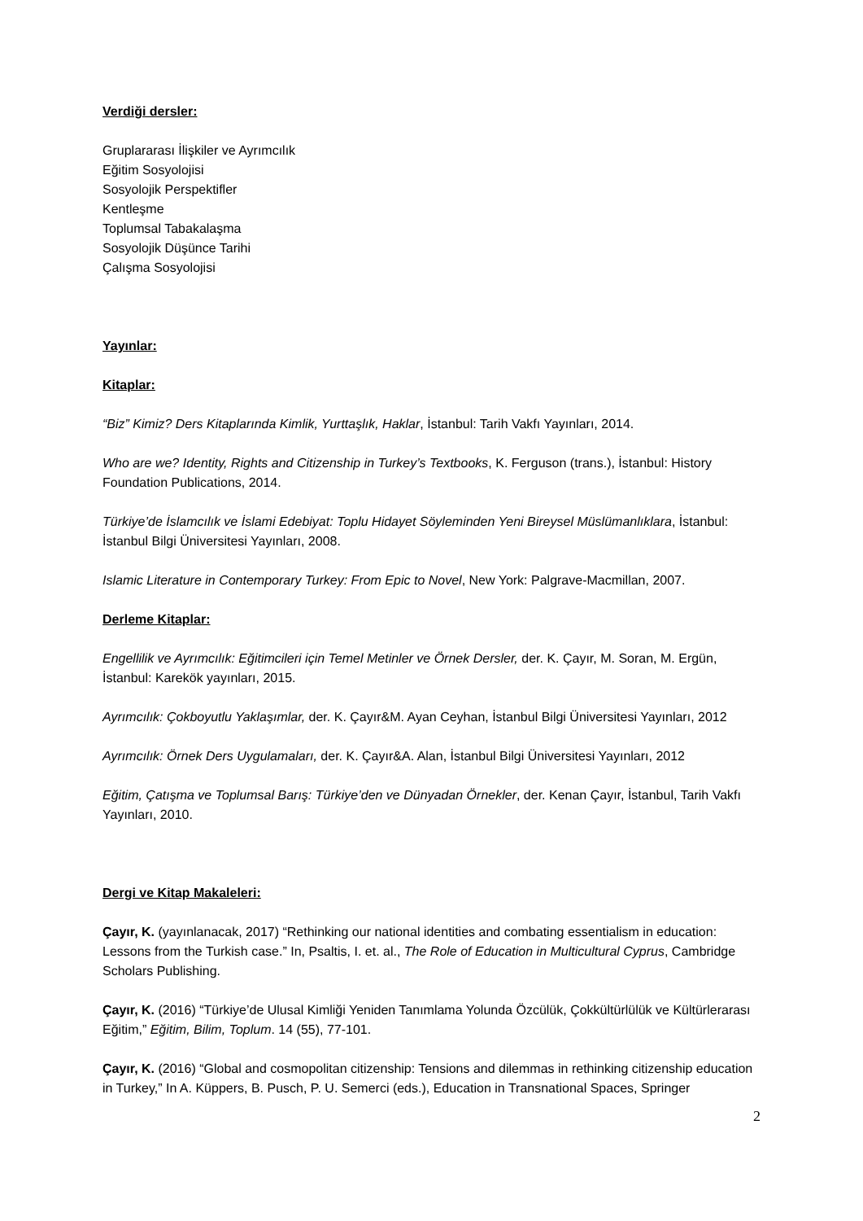Verdiği dersler:
Gruplararası İlişkiler ve Ayrımcılık
Eğitim Sosyolojisi
Sosyolojik Perspektifler
Kentleşme
Toplumsal Tabakalaşma
Sosyolojik Düşünce Tarihi
Çalışma Sosyolojisi
Yayınlar:
Kitaplar:
“Biz” Kimiz? Ders Kitaplarında Kimlik, Yurttaşlık, Haklar, İstanbul: Tarih Vakfı Yayınları, 2014.
Who are we? Identity, Rights and Citizenship in Turkey’s Textbooks, K. Ferguson (trans.), İstanbul: History Foundation Publications, 2014.
Türkiye’de İslamcılık ve İslami Edebiyat: Toplu Hidayet Söyleminden Yeni Bireysel Müslümanlıklara, İstanbul: İstanbul Bilgi Üniversitesi Yayınları, 2008.
Islamic Literature in Contemporary Turkey: From Epic to Novel, New York: Palgrave-Macmillan, 2007.
Derleme Kitaplar:
Engellilik ve Ayrımcılık: Eğitimcileri için Temel Metinler ve Örnek Dersler, der. K. Çayır, M. Soran, M. Ergün, İstanbul: Karekök yayınları, 2015.
Ayrımcılık: Çokboyutlu Yaklaşımlar, der. K. Çayır&M. Ayan Ceyhan, İstanbul Bilgi Üniversitesi Yayınları, 2012
Ayrımcılık: Örnek Ders Uygulamaları, der. K. Çayır&A. Alan, İstanbul Bilgi Üniversitesi Yayınları, 2012
Eğitim, Çatışma ve Toplumsal Barış: Türkiye’den ve Dünyadan Örnekler, der. Kenan Çayır, İstanbul, Tarih Vakfı Yayınları, 2010.
Dergi ve Kitap Makaleleri:
Çayır, K. (yayınlanacak, 2017) “Rethinking our national identities and combating essentialism in education: Lessons from the Turkish case.” In, Psaltis, I. et. al., The Role of Education in Multicultural Cyprus, Cambridge Scholars Publishing.
Çayır, K. (2016) “Türkiye’de Ulusal Kimliği Yeniden Tanımlama Yolunda Özcülük, Çokkültürlülük ve Kültürlerarası Eğitim,” Eğitim, Bilim, Toplum. 14 (55), 77-101.
Çayır, K. (2016) “Global and cosmopolitan citizenship: Tensions and dilemmas in rethinking citizenship education in Turkey,” In A. Küppers, B. Pusch, P. U. Semerci (eds.), Education in Transnational Spaces, Springer
2